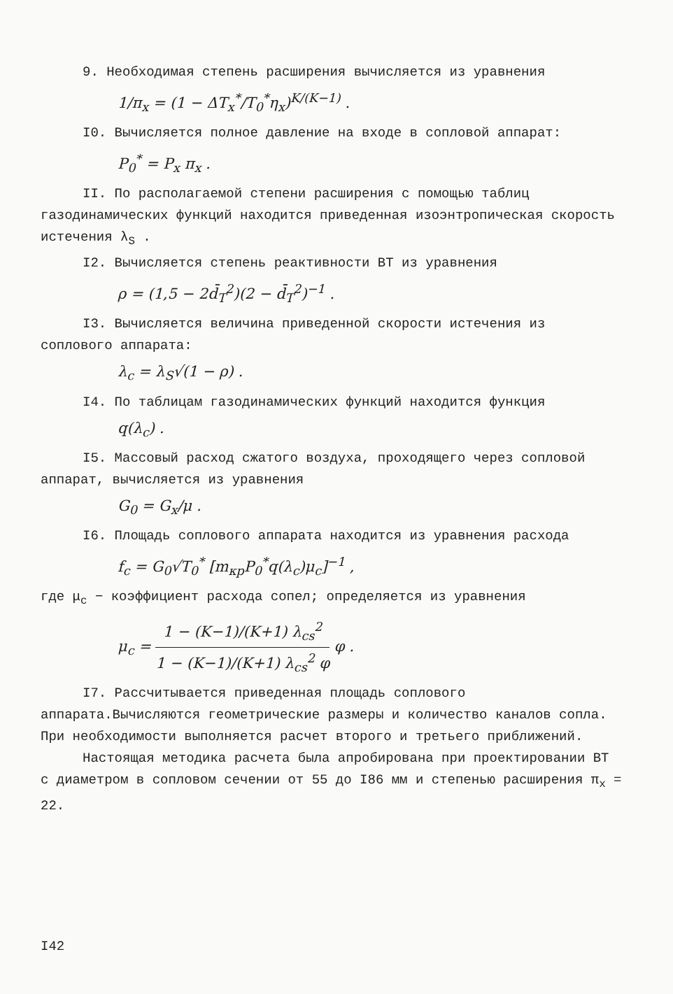9. Необходимая степень расширения вычисляется из уравнения
1/π<sub>x</sub> = (1 − ΔT<sub>x</sub><sup>*</sup>/T<sub>0</sub><sup>*</sup>η<sub>x</sub>)<sup>K/(K−1)</sup> .
I0. Вычисляется полное давление на входе в сопловой аппарат:
P<sub>0</sub><sup>*</sup> = P<sub>x</sub> π<sub>x</sub> .
II. По располагаемой степени расширения с помощью таблиц газодинамических функций находится приведенная изоэнтропическая скорость истечения λ<sub>S</sub> .
I2. Вычисляется степень реактивности ВТ из уравнения
ρ = (1,5 − 2d̄<sub>T</sub><sup>2</sup>)(2 − d̄<sub>T</sub><sup>2</sup>)<sup>−1</sup> .
I3. Вычисляется величина приведенной скорости истечения из соплового аппарата:
λ<sub>c</sub> = λ<sub>S</sub>√(1 − ρ) .
I4. По таблицам газодинамических функций находится функция
q(λ<sub>c</sub>) .
I5. Массовый расход сжатого воздуха, проходящего через сопловой аппарат, вычисляется из уравнения
G<sub>0</sub> = G<sub>x</sub>/μ .
I6. Площадь соплового аппарата находится из уравнения расхода
f<sub>c</sub> = G<sub>0</sub>√T<sub>0</sub><sup>*</sup> [m<sub>кр</sub>P<sub>0</sub><sup>*</sup>q(λ<sub>c</sub>)μ<sub>c</sub>]<sup>−1</sup> ,
где μ<sub>c</sub> − коэффициент расхода сопел; определяется из уравнения
μ<sub>c</sub> = 1 − (K−1)/(K+1) λ<sub>cs</sub><sup>2</sup> 1 − (K−1)/(K+1) λ<sub>cs</sub><sup>2</sup> φ φ .
I7. Рассчитывается приведенная площадь соплового аппарата.Вычисляются геометрические размеры и количество каналов сопла. При необходимости выполняется расчет второго и третьего приближений.
Настоящая методика расчета была апробирована при проектировании ВТ с диаметром в сопловом сечении от 55 до I86 мм и степенью расширения π<sub>x</sub> = 22.
I42